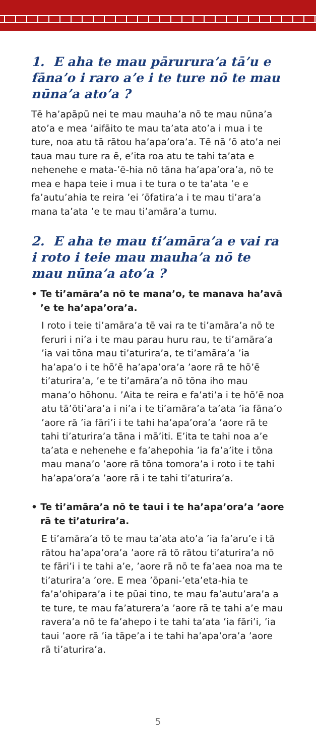1. E aha te mau pārurura’a tā’u e fāna’o i raro a’e i te ture nō te mau nūna’a ato’a ?
Tē ha’apāpū nei te mau mauha’a nō te mau nūna’a ato’a e mea ’aifāito te mau ta’ata ato’a i mua i te ture, noa atu tā rātou ha’apa’ora’a. Tē nā ’ō ato’a nei taua mau ture ra ē, e’ita roa atu te tahi ta’ata e nehenehe e mata-’ē-hia nō tāna ha’apa’ora’a, nō te mea e hapa teie i mua i te tura o te ta’ata ’e e fa’autu’ahia te reira ’ei ’ōfatira’a i te mau ti’ara’a mana ta’ata ’e te mau ti’amāra’a tumu.
2. E aha te mau ti’amāra’a e vai ra i roto i teie mau mauha’a nō te mau nūna’a ato’a ?
• Te ti’amāra’a nō te mana’o, te manava ha’avā ’e te ha’apa’ora’a.
I roto i teie ti’amāra’a tē vai ra te ti’amāra’a nō te feruri i ni’a i te mau parau huru rau, te ti’amāra’a ’ia vai tōna mau ti’aturira’a, te ti’amāra’a ’ia ha’apa’o i te hō’ē ha’apa’ora’a ’aore rā te hō’ē ti’aturira’a, ’e te ti’amāra’a nō tōna iho mau mana’o hōhonu. ’Aita te reira e fa’ati’a i te hō’ē noa atu tā’ōti’ara’a i ni’a i te ti’amāra’a ta’ata ’ia fāna’o ’aore rā ’ia fāri’i i te tahi ha’apa’ora’a ’aore rā te tahi ti’aturira’a tāna i mā’iti. E’ita te tahi noa a’e ta’ata e nehenehe e fa’ahepohia ’ia fa’a’ite i tōna mau mana’o ’aore rā tōna tomora’a i roto i te tahi ha’apa’ora’a ’aore rā i te tahi ti’aturira’a.
• Te ti’amāra’a nō te taui i te ha’apa’ora’a ’aore rā te ti’aturira’a.
E ti’amāra’a tō te mau ta’ata ato’a ’ia fa’aru’e i tā rātou ha’apa’ora’a ’aore rā tō rātou ti’aturira’a nō te fāri’i i te tahi a’e, ’aore rā nō te fa’aea noa ma te ti’aturira’a ’ore. E mea ’ōpani-’eta’eta-hia te fa’a’ohipara’a i te pūai tino, te mau fa’autu’ara’a a te ture, te mau fa’aturera’a ’aore rā te tahi a’e mau ravera’a nō te fa’ahepo i te tahi ta’ata ’ia fāri’i, ’ia taui ’aore rā ’ia tāpe’a i te tahi ha’apa’ora’a ’aore rā ti’aturira’a.
5